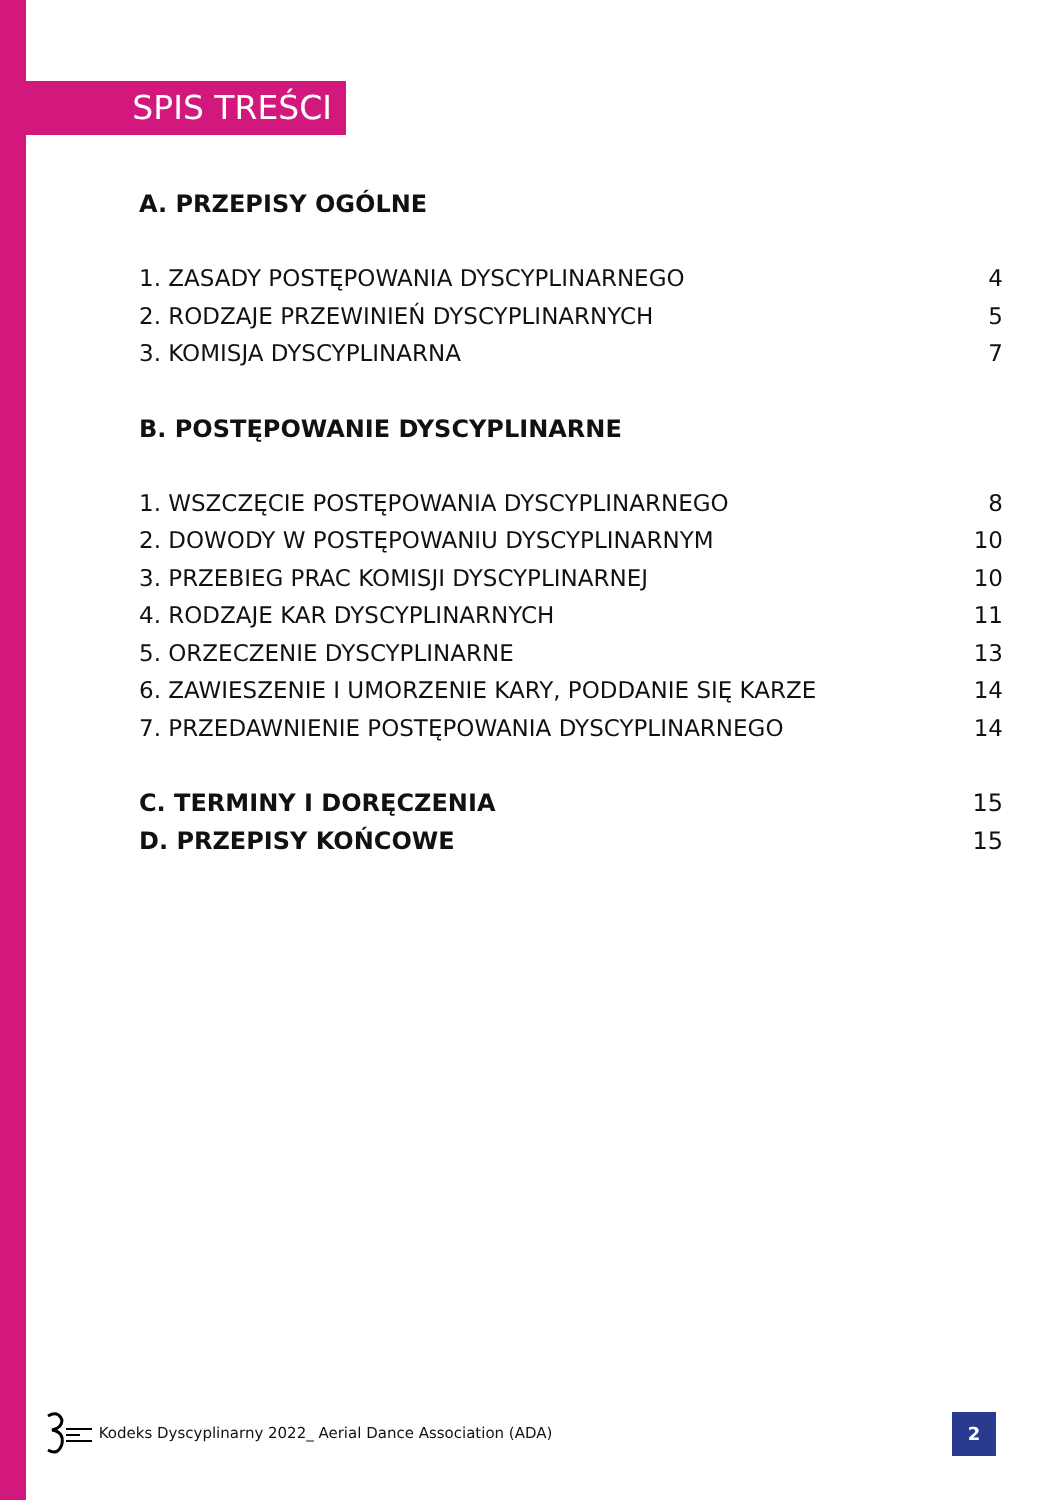SPIS TREŚCI
A. PRZEPISY OGÓLNE
1. ZASADY POSTĘPOWANIA DYSCYPLINARNEGO 4
2. RODZAJE PRZEWINIEŃ DYSCYPLINARNYCH 5
3. KOMISJA DYSCYPLINARNA 7
B. POSTĘPOWANIE DYSCYPLINARNE
1. WSZCZĘCIE POSTĘPOWANIA DYSCYPLINARNEGO 8
2. DOWODY W POSTĘPOWANIU DYSCYPLINARNYM 10
3. PRZEBIEG PRAC KOMISJI DYSCYPLINARNEJ 10
4. RODZAJE KAR DYSCYPLINARNYCH 11
5. ORZECZENIE DYSCYPLINARNE 13
6. ZAWIESZENIE I UMORZENIE KARY, PODDANIE SIĘ KARZE 14
7. PRZEDAWNIENIE POSTĘPOWANIA DYSCYPLINARNEGO 14
C. TERMINY I DORĘCZENIA 15
D. PRZEPISY KOŃCOWE 15
Kodeks Dyscyplinarny 2022_ Aerial Dance Association (ADA)
2